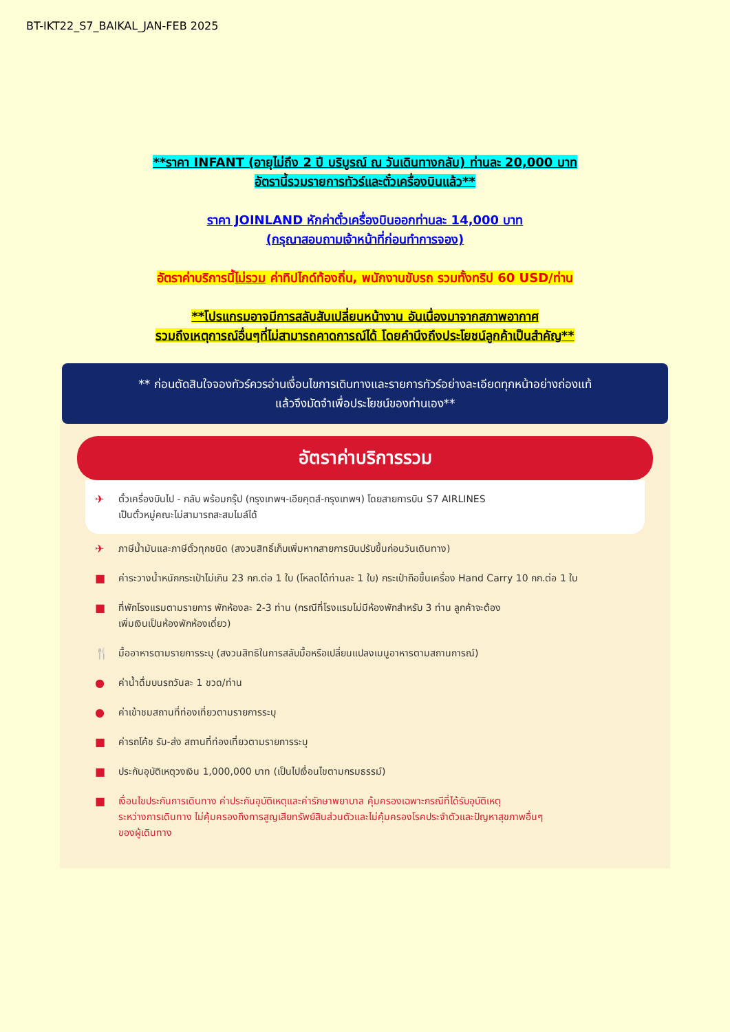BT-IKT22_S7_BAIKAL_JAN-FEB 2025
**ราคา INFANT (อายุไม่ถึง 2 ปี บริบูรณ์ ณ วันเดินทางกลับ) ท่านละ 20,000 บาท
อัตรานี้รวมรายการทัวร์และตั๋วเครื่องบินแล้ว**
ราคา JOINLAND หักค่าตั๋วเครื่องบินออกท่านละ 14,000 บาท
(กรุณาสอบถามเจ้าหน้าที่ก่อนทำการจอง)
อัตราค่าบริการนี้ไม่รวม ค่าทิปไกด์ท้องถิ่น, พนักงานขับรถ รวมทั้งทริป 60 USD/ท่าน
**โปรแกรมอาจมีการสลับสับเปลี่ยนหน้างาน อันเนื่องมาจากสภาพอากาศ
รวมถึงเหตุการณ์อื่นๆที่ไม่สามารถคาดการณ์ได้ โดยคำนึงถึงประโยชน์ลูกค้าเป็นสำคัญ**
** ก่อนตัดสินใจจองทัวร์ควรอ่านเงื่อนไขการเดินทางและรายการทัวร์อย่างละเอียดทุกหน้าอย่างถ่องแท้
แล้วจึงมัดจำเพื่อประโยชน์ของท่านเอง**
อัตราค่าบริการรวม
✈ ตั๋วเครื่องบินไป - กลับ พร้อมกรุ๊ป (กรุงเทพฯ-เอียคุตส์-กรุงเทพฯ) โดยสายการบิน S7 AIRLINES
เป็นตั๋วหมู่คณะไม่สามารถสะสมไมล์ได้
✈ ภาษีน้ำมันและภาษีตั๋วทุกชนิด (สงวนสิทธิ์เก็บเพิ่มหากสายการบินปรับขึ้นก่อนวันเดินทาง)
■ ค่าระวางน้ำหนักกระเป๋าไม่เกิน 23 กก.ต่อ 1 ใบ (โหลดได้ท่านละ 1 ใบ) กระเป๋าถือขึ้นเครื่อง Hand Carry 10 กก.ต่อ 1 ใบ
■ ที่พักโรงแรมตามรายการ พักห้องละ 2-3 ท่าน (กรณีที่โรงแรมไม่มีห้องพักสำหรับ 3 ท่าน ลูกค้าจะต้อง
เพิ่มเงินเป็นห้องพักห้องเดี่ยว)
🍴 มื้ออาหารตามรายการระบุ (สงวนสิทธิในการสลับมื้อหรือเปลี่ยนแปลงเมนูอาหารตามสถานการณ์)
● ค่าน้ำดื่มบนรถวันละ 1 ขวด/ท่าน
● ค่าเข้าชมสถานที่ท่องเที่ยวตามรายการระบุ
■ ค่ารถโค้ช รับ-ส่ง สถานที่ท่องเที่ยวตามรายการระบุ
■ ประกันอุบัติเหตุวงเงิน 1,000,000 บาท (เป็นไปเงื่อนไขตามกรมธรรม์)
■ เงื่อนไขประกันการเดินทาง ค่าประกันอุบัติเหตุและค่ารักษาพยาบาล คุ้มครองเฉพาะกรณีที่ได้รับอุบัติเหตุ
ระหว่างการเดินทาง ไม่คุ้มครองถึงการสูญเสียทรัพย์สินส่วนตัวและไม่คุ้มครองโรคประจำตัวและปัญหาสุขภาพอื่นๆ
ของผู้เดินทาง